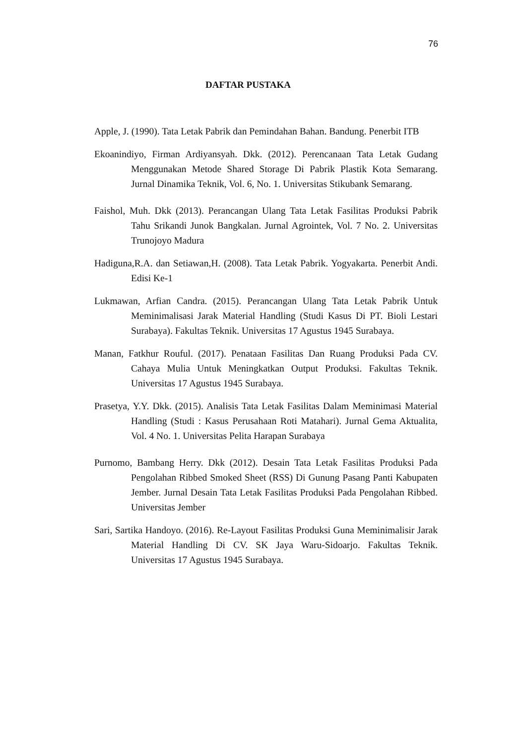76
DAFTAR PUSTAKA
Apple, J. (1990). Tata Letak Pabrik dan Pemindahan Bahan. Bandung. Penerbit ITB
Ekoanindiyo, Firman Ardiyansyah. Dkk. (2012). Perencanaan Tata Letak Gudang Menggunakan Metode Shared Storage Di Pabrik Plastik Kota Semarang. Jurnal Dinamika Teknik, Vol. 6, No. 1. Universitas Stikubank Semarang.
Faishol, Muh. Dkk (2013). Perancangan Ulang Tata Letak Fasilitas Produksi Pabrik Tahu Srikandi Junok Bangkalan. Jurnal Agrointek, Vol. 7 No. 2. Universitas Trunojoyo Madura
Hadiguna,R.A. dan Setiawan,H. (2008). Tata Letak Pabrik. Yogyakarta. Penerbit Andi. Edisi Ke-1
Lukmawan, Arfian Candra. (2015). Perancangan Ulang Tata Letak Pabrik Untuk Meminimalisasi Jarak Material Handling (Studi Kasus Di PT. Bioli Lestari Surabaya). Fakultas Teknik. Universitas 17 Agustus 1945 Surabaya.
Manan, Fatkhur Rouful. (2017). Penataan Fasilitas Dan Ruang Produksi Pada CV. Cahaya Mulia Untuk Meningkatkan Output Produksi. Fakultas Teknik. Universitas 17 Agustus 1945 Surabaya.
Prasetya, Y.Y. Dkk. (2015). Analisis Tata Letak Fasilitas Dalam Meminimasi Material Handling (Studi : Kasus Perusahaan Roti Matahari). Jurnal Gema Aktualita, Vol. 4 No. 1. Universitas Pelita Harapan Surabaya
Purnomo, Bambang Herry. Dkk (2012). Desain Tata Letak Fasilitas Produksi Pada Pengolahan Ribbed Smoked Sheet (RSS) Di Gunung Pasang Panti Kabupaten Jember. Jurnal Desain Tata Letak Fasilitas Produksi Pada Pengolahan Ribbed. Universitas Jember
Sari, Sartika Handoyo. (2016). Re-Layout Fasilitas Produksi Guna Meminimalisir Jarak Material Handling Di CV. SK Jaya Waru-Sidoarjo. Fakultas Teknik. Universitas 17 Agustus 1945 Surabaya.